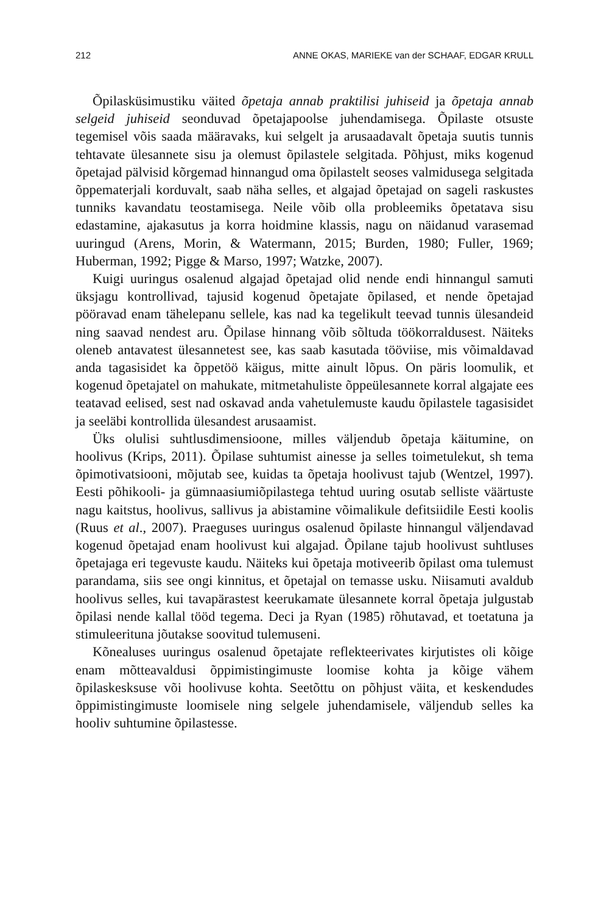212 ANNE OKAS, MARIEKE van der SCHAAF, EDGAR KRULL
Õpilasküsimustiku väited õpetaja annab praktilisi juhiseid ja õpetaja annab selgeid juhiseid seonduvad õpetajapoolse juhendamisega. Õpilaste otsuste tegemisel võis saada määravaks, kui selgelt ja arusaadavalt õpetaja suutis tunnis tehtavate ülesannete sisu ja olemust õpilastele selgitada. Põhjust, miks kogenud õpetajad pälvisid kõrgemad hinnangud oma õpilastelt seoses valmidusega selgitada õppematerjali korduvalt, saab näha selles, et algajad õpetajad on sageli raskustes tunniks kavandatu teostamisega. Neile võib olla probleemiks õpetatava sisu edastamine, ajakasutus ja korra hoidmine klassis, nagu on näidanud varasemad uuringud (Arens, Morin, & Watermann, 2015; Burden, 1980; Fuller, 1969; Huberman, 1992; Pigge & Marso, 1997; Watzke, 2007).
Kuigi uuringus osalenud algajad õpetajad olid nende endi hinnangul samuti üksjagu kontrollivad, tajusid kogenud õpetajate õpilased, et nende õpetajad pööravad enam tähelepanu sellele, kas nad ka tegelikult teevad tunnis ülesandeid ning saavad nendest aru. Õpilase hinnang võib sõltuda töökorraldusest. Näiteks oleneb antavatest ülesannetest see, kas saab kasutada tööviise, mis võimaldavad anda tagasisidet ka õppetöö käigus, mitte ainult lõpus. On päris loomulik, et kogenud õpetajatel on mahukate, mitmetahuliste õppeülesannete korral algajate ees teatavad eelised, sest nad oskavad anda vahetulemuste kaudu õpilastele tagasisidet ja seeläbi kontrollida ülesandest arusaamist.
Üks olulisi suhtlusdimensioone, milles väljendub õpetaja käitumine, on hoolivus (Krips, 2011). Õpilase suhtumist ainesse ja selles toimetulekut, sh tema õpimotivatsiooni, mõjutab see, kuidas ta õpetaja hoolivust tajub (Wentzel, 1997). Eesti põhikooli- ja gümnaasiumiõpilastega tehtud uuring osutab selliste väärtuste nagu kaitstus, hoolivus, sallivus ja abistamine võimalikule defitsiidile Eesti koolis (Ruus et al., 2007). Praeguses uuringus osalenud õpilaste hinnangul väljendavad kogenud õpetajad enam hoolivust kui algajad. Õpilane tajub hoolivust suhtluses õpetajaga eri tegevuste kaudu. Näiteks kui õpetaja motiveerib õpilast oma tulemust parandama, siis see ongi kinnitus, et õpetajal on temasse usku. Niisamuti avaldub hoolivus selles, kui tavapärastest keerukamate ülesannete korral õpetaja julgustab õpilasi nende kallal tööd tegema. Deci ja Ryan (1985) rõhutavad, et toetatuna ja stimuleerituna jõutakse soovitud tulemuseni.
Kõnealuses uuringus osalenud õpetajate reflekteerivates kirjutistes oli kõige enam mõtteavaldusi õppimistingimuste loomise kohta ja kõige vähem õpilaskesksuse või hoolivuse kohta. Seetõttu on põhjust väita, et keskendudes õppimistingimuste loomisele ning selgele juhendamisele, väljendub selles ka hooliv suhtumine õpilastesse.